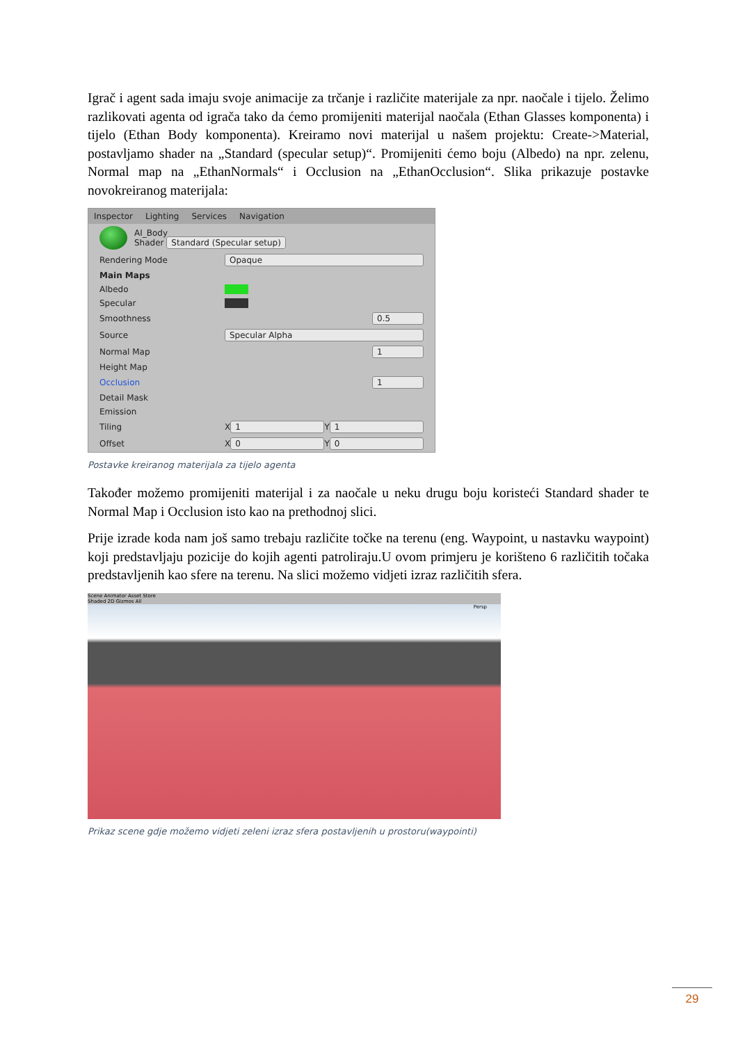Igrač i agent sada imaju svoje animacije za trčanje i različite materijale za npr. naočale i tijelo. Želimo razlikovati agenta od igrača tako da ćemo promijeniti materijal naočala (Ethan Glasses komponenta) i tijelo (Ethan Body komponenta). Kreiramo novi materijal u našem projektu: Create->Material, postavljamo shader na „Standard (specular setup)“. Promijeniti ćemo boju (Albedo) na npr. zelenu, Normal map na „EthanNormals“ i Occlusion na „EthanOcclusion“. Slika prikazuje postavke novokreiranog materijala:
Inspector Lighting Services Navigation
AI_Body
Shader Standard (Specular setup)
Rendering Mode Opaque
Main Maps
Albedo
Specular
Smoothness 0.5
Source Specular Alpha
Normal Map 1
Height Map
Occlusion 1
Detail Mask
Emission
Tiling X 1 Y 1
Offset X 0 Y 0
Postavke kreiranog materijala za tijelo agenta
Također možemo promijeniti materijal i za naočale u neku drugu boju koristeći Standard shader te Normal Map i Occlusion isto kao na prethodnoj slici.
Prije izrade koda nam još samo trebaju različite točke na terenu (eng. Waypoint, u nastavku waypoint) koji predstavljaju pozicije do kojih agenti patroliraju.U ovom primjeru je korišteno 6 različitih točaka predstavljenih kao sfere na terenu. Na slici možemo vidjeti izraz različitih sfera.
Scene Animator Asset Store
Shaded 2D Gizmos All
Persp
Prikaz scene gdje možemo vidjeti zeleni izraz sfera postavljenih u prostoru(waypointi)
29